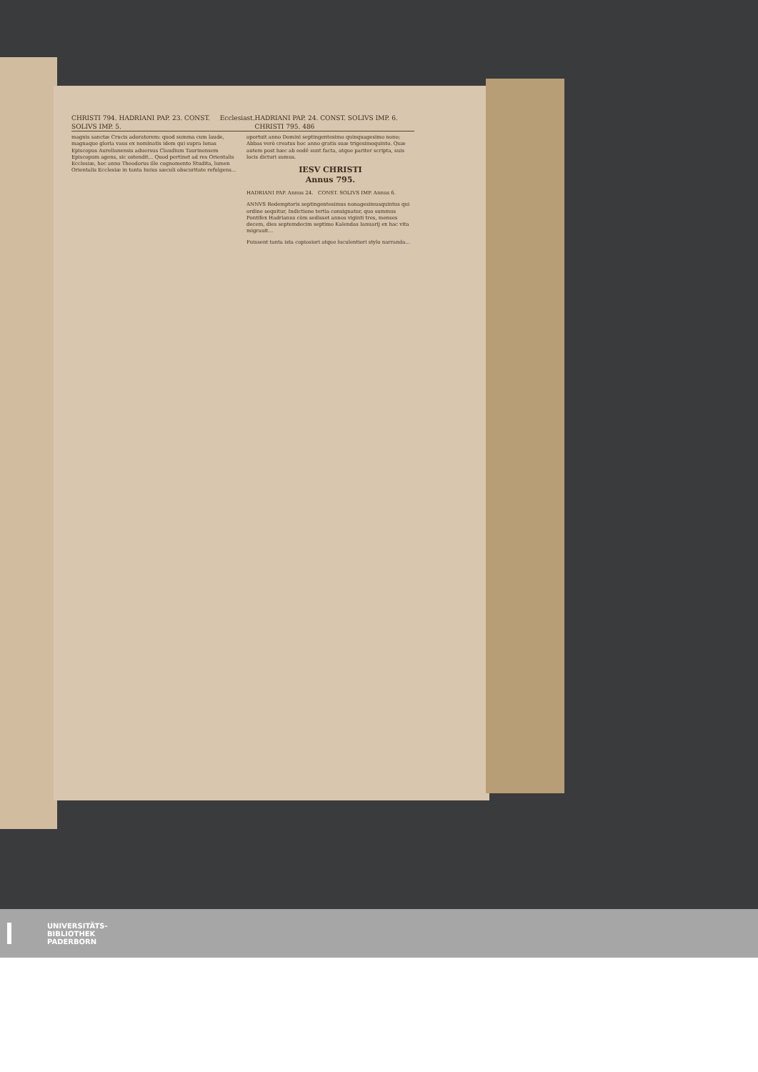CHRISTI 794. HADRIANI PAP. 23. CONST. SOLIVS IMP. 5. Ecclesiast. HADRIANI PAP. 24. CONST. SOLIVS IMP. 6. CHRISTI 795. 486
magnis sanctæ Crucis adoratorem: quod summa cum laude, magnaque gloria vaus ex nominatis idem qui supra Ionas Episcopus Aurelianensis aduersus Claudium Taurinensem Episcopum agens, sic ostendit... Quod pertinet ad res Orientalis Ecclesiæ, hoc anno Theodorus ille cognomento Studita, lumen Orientalis Ecclesiæ in tanta huius sæculi obscuritate refulgens...
oportuit anno Domini septingentesimo quinquagesimo nono; Abbas verò creatus hoc anno gratis suæ trigesimoquinto. Quæ autem post hæc ab eodē sunt facta, atque pariter scripta, suis locis dicturi sumus.
IESV CHRISTI
Annus 795.
HADRIANI PAP. Annus 24. CONST. SOLIVS IMP. Annus 6.
ANNVS Redemptoris septingentesimus nonagesimusquintus qui ordine sequitur, Indictione tertia consignatur, quo summus Pontifex Hadrianus cùm sedisset annos viginti tres, menses decem, dies septemdecim septimo Kalendas Ianuarij ex hac vita migrauit...
Fuissent tanta ista copiosiori atque luculentiori stylo narranda...
UNIVERSITÄTS-
BIBLIOTHEK
PADERBORN